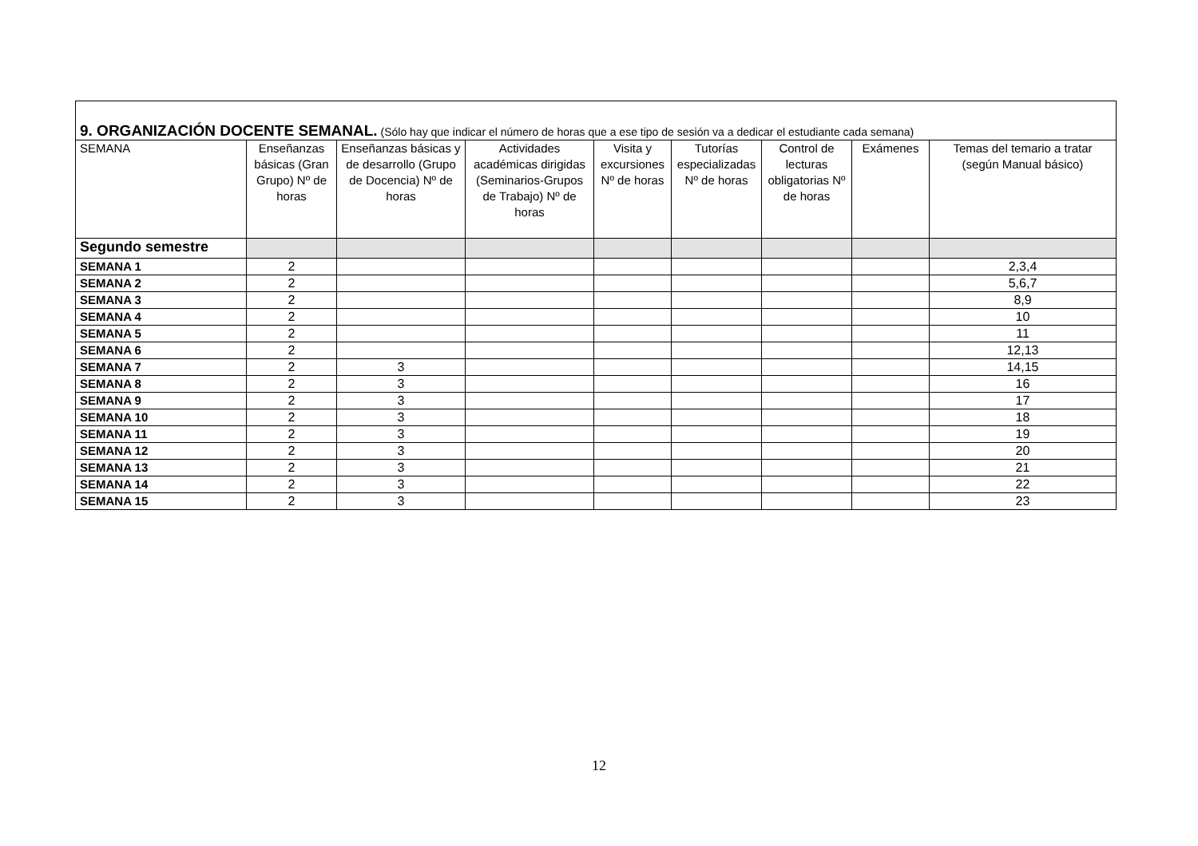| 9. ORGANIZACIÓN DOCENTE SEMANAL. (Sólo hay que indicar el número de horas que a ese tipo de sesión va a dedicar el estudiante cada semana) | | | | | | | | |
| SEMANA | Enseñanzas básicas (Gran Grupo) Nº de horas | Enseñanzas básicas y de desarrollo (Grupo de Docencia) Nº de horas | Actividades académicas dirigidas (Seminarios-Grupos de Trabajo) Nº de horas | Visita y excursiones Nº de horas | Tutorías especializadas Nº de horas | Control de lecturas obligatorias Nº de horas | Exámenes | Temas del temario a tratar (según Manual básico) |
| Segundo semestre | | | | | | | | |
| SEMANA 1 | 2 | | | | | | | 2,3,4 |
| SEMANA 2 | 2 | | | | | | | 5,6,7 |
| SEMANA 3 | 2 | | | | | | | 8,9 |
| SEMANA 4 | 2 | | | | | | | 10 |
| SEMANA 5 | 2 | | | | | | | 11 |
| SEMANA 6 | 2 | | | | | | | 12,13 |
| SEMANA 7 | 2 | 3 | | | | | | 14,15 |
| SEMANA 8 | 2 | 3 | | | | | | 16 |
| SEMANA 9 | 2 | 3 | | | | | | 17 |
| SEMANA 10 | 2 | 3 | | | | | | 18 |
| SEMANA 11 | 2 | 3 | | | | | | 19 |
| SEMANA 12 | 2 | 3 | | | | | | 20 |
| SEMANA 13 | 2 | 3 | | | | | | 21 |
| SEMANA 14 | 2 | 3 | | | | | | 22 |
| SEMANA 15 | 2 | 3 | | | | | | 23 |
12